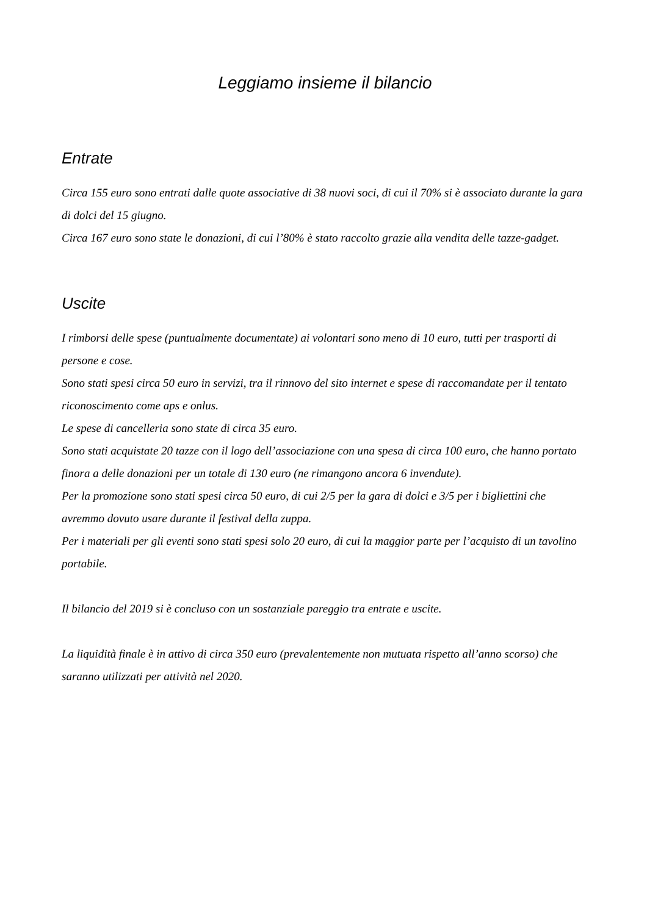Leggiamo insieme il bilancio
Entrate
Circa 155 euro sono entrati dalle quote associative di 38 nuovi soci, di cui il 70% si è associato durante la gara di dolci del 15 giugno.
Circa 167 euro sono state le donazioni, di cui l’80% è stato raccolto grazie alla vendita delle tazze-gadget.
Uscite
I rimborsi delle spese (puntualmente documentate) ai volontari sono meno di 10 euro, tutti per trasporti di persone e cose.
Sono stati spesi circa 50 euro in servizi, tra il rinnovo del sito internet e spese di raccomandate per il tentato riconoscimento come aps e onlus.
Le spese di cancelleria sono state di circa 35 euro.
Sono stati acquistate 20 tazze con il logo dell’associazione con una spesa di circa 100 euro, che hanno portato finora a delle donazioni per un totale di 130 euro (ne rimangono ancora 6 invendute).
Per la promozione sono stati spesi circa 50 euro, di cui 2/5 per la gara di dolci e 3/5 per i bigliettini che avremmo dovuto usare durante il festival della zuppa.
Per i materiali per gli eventi sono stati spesi solo 20 euro, di cui la maggior parte per l’acquisto di un tavolino portabile.
Il bilancio del 2019 si è concluso con un sostanziale pareggio tra entrate e uscite.
La liquidità finale è in attivo di circa 350 euro (prevalentemente non mutuata rispetto all’anno scorso) che saranno utilizzati per attività nel 2020.